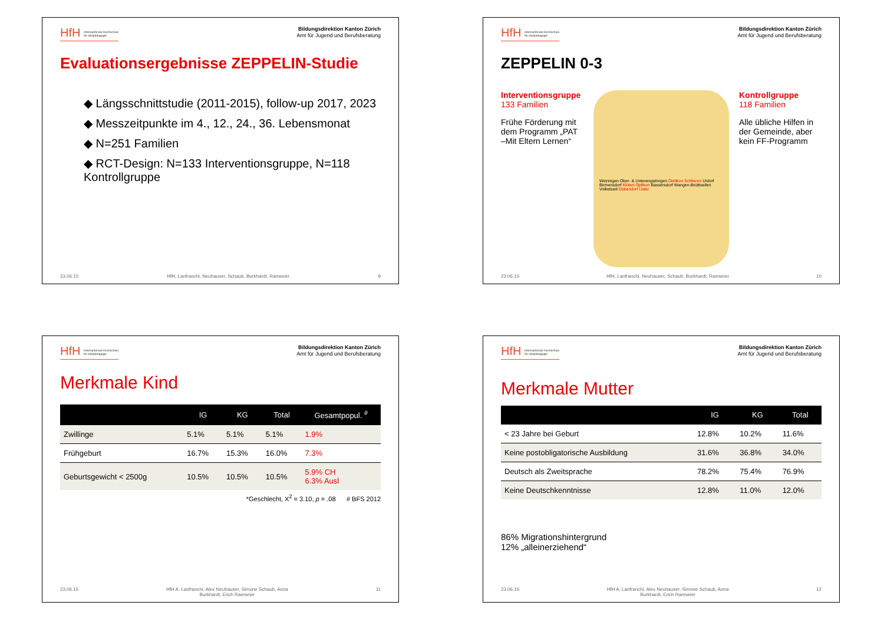HfH Interkantonale Hochschule
für Heilpädagogik
Bildungsdirektion Kanton Zürich
Amt für Jugend und Berufsberatung
Evaluationsergebnisse ZEPPELIN-Studie
◆ Längsschnittstudie (2011-2015), follow-up 2017, 2023
◆ Messzeitpunkte im 4., 12., 24., 36. Lebensmonat
◆ N=251 Familien
◆ RCT-Design: N=133 Interventionsgruppe, N=118 Kontrollgruppe
23.06.15 HfH, Lanfranchi, Neuhauser, Schaub, Burkhardt, Ramseier 9
HfH Interkantonale Hochschule
für Heilpädagogik
Bildungsdirektion Kanton Zürich
Amt für Jugend und Berufsberatung
ZEPPELIN 0-3
Interventionsgruppe
133 Familien
Frühe Förderung mit dem Programm „PAT –Mit Eltern Lernen“
Weiningen Ober- & Unterengstringen Dietikon Schlieren Urdorf Birmensdorf Kloten Opfikon Bassersdorf Wangen-Brüttisellen Volketswil Dübendorf Uster
Kontrollgruppe
118 Familien
Alle übliche Hilfen in der Gemeinde, aber kein FF-Programm
23.06.15 HfH, Lanfranchi, Neuhauser, Schaub, Burkhardt, Ramseier 10
HfH Interkantonale Hochschule
für Heilpädagogik
Bildungsdirektion Kanton Zürich
Amt für Jugend und Berufsberatung
Merkmale Kind
| | IG | KG | Total | Gesamtpopul. <sup>#</sup> |
| --- | --- | --- | --- | --- |
| Zwillinge | 5.1% | 5.1% | 5.1% | 1.9% |
| Frühgeburt | 16.7% | 15.3% | 16.0% | 7.3% |
| Geburtsgewicht < 2500g | 10.5% | 10.5% | 10.5% | 5.9% CH 6.3% Ausl |
*Geschlecht, X<sup>2</sup> = 3.10, p = .08 # BFS 2012
23.06.15 HfH A. Lanfranchi, Alex Neuhauser, Simone Schaub, Anna
Burkhardt, Erich Ramseier 11
HfH Interkantonale Hochschule
für Heilpädagogik
Bildungsdirektion Kanton Zürich
Amt für Jugend und Berufsberatung
Merkmale Mutter
| | IG | KG | Total |
| --- | --- | --- | --- |
| < 23 Jahre bei Geburt | 12.8% | 10.2% | 11.6% |
| Keine postobligatorische Ausbildung | 31.6% | 36.8% | 34.0% |
| Deutsch als Zweitsprache | 78.2% | 75.4% | 76.9% |
| Keine Deutschkenntnisse | 12.8% | 11.0% | 12.0% |
86% Migrationshintergrund
12% „alleinerziehend“
23.06.15 HfH A. Lanfranchi, Alex Neuhauser, Simone Schaub, Anna
Burkhardt, Erich Ramseier 12